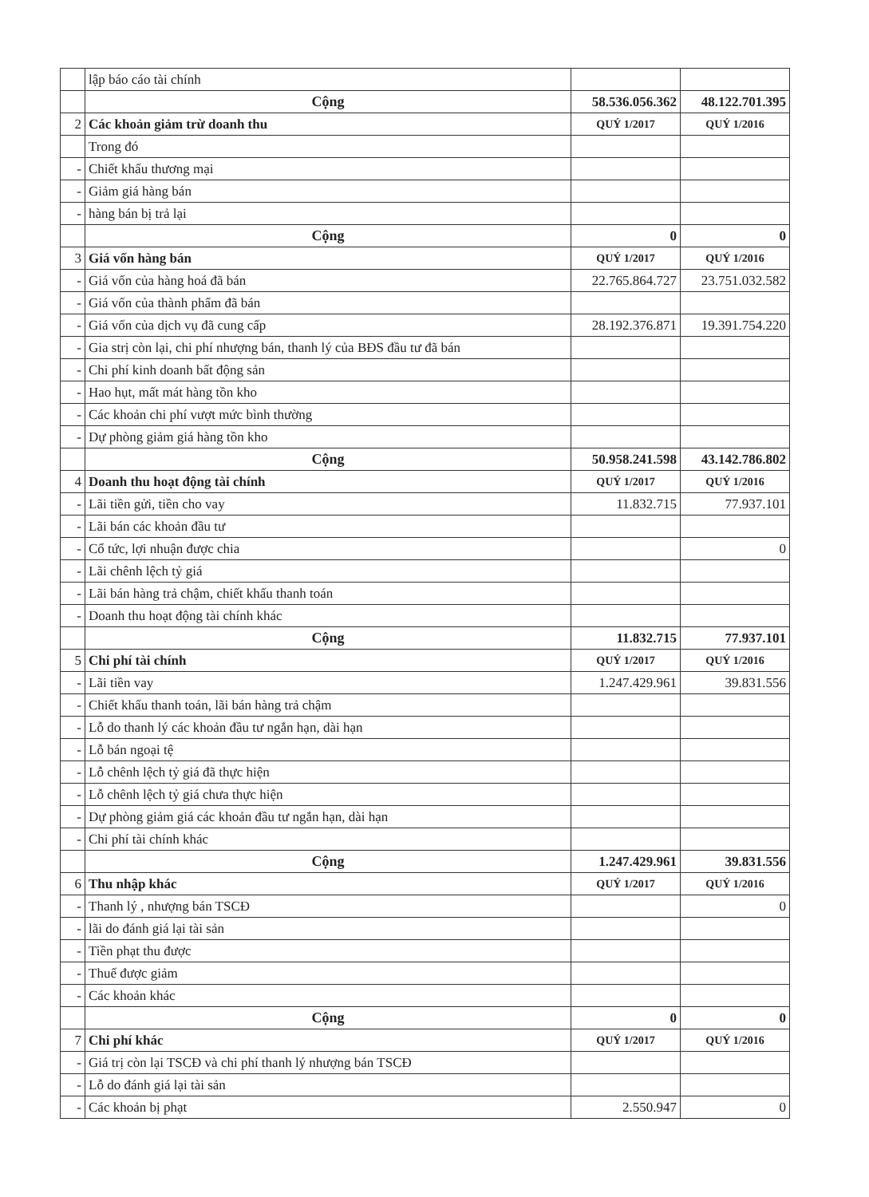| | lập báo cáo tài chính | | |
| | Cộng | 58.536.056.362 | 48.122.701.395 |
| 2 | Các khoản giảm trừ doanh thu | QUÝ 1/2017 | QUÝ 1/2016 |
| | Trong đó | | |
| - | Chiết khấu thương mại | | |
| - | Giảm giá hàng bán | | |
| - | hàng bán bị trả lại | | |
| | Cộng | 0 | 0 |
| 3 | Giá vốn hàng bán | QUÝ 1/2017 | QUÝ 1/2016 |
| - | Giá vốn của hàng hoá đã bán | 22.765.864.727 | 23.751.032.582 |
| - | Giá vốn của thành phẩm đã bán | | |
| - | Giá vốn của dịch vụ đã cung cấp | 28.192.376.871 | 19.391.754.220 |
| - | Gia strị còn lại, chi phí nhượng bán, thanh lý của BĐS đầu tư đã bán | | |
| - | Chi phí kinh doanh bất động sản | | |
| - | Hao hụt, mất mát hàng tồn kho | | |
| - | Các khoản chi phí vượt mức bình thường | | |
| - | Dự phòng giảm giá hàng tồn kho | | |
| | Cộng | 50.958.241.598 | 43.142.786.802 |
| 4 | Doanh thu hoạt động tài chính | QUÝ 1/2017 | QUÝ 1/2016 |
| - | Lãi tiền gửi, tiền cho vay | 11.832.715 | 77.937.101 |
| - | Lãi bán các khoản đầu tư | | |
| - | Cổ tức, lợi nhuận được chia | | 0 |
| - | Lãi chênh lệch tỷ giá | | |
| - | Lãi bán hàng trả chậm, chiết khấu thanh toán | | |
| - | Doanh thu hoạt động tài chính khác | | |
| | Cộng | 11.832.715 | 77.937.101 |
| 5 | Chi phí tài chính | QUÝ 1/2017 | QUÝ 1/2016 |
| - | Lãi tiền vay | 1.247.429.961 | 39.831.556 |
| - | Chiết khấu thanh toán, lãi bán hàng trả chậm | | |
| - | Lỗ do thanh lý các khoản đầu tư ngắn hạn, dài hạn | | |
| - | Lỗ bán ngoại tệ | | |
| - | Lỗ chênh lệch tỷ giá đã thực hiện | | |
| - | Lỗ chênh lệch tỷ giá chưa thực hiện | | |
| - | Dự phòng giảm giá các khoản đầu tư ngắn hạn, dài hạn | | |
| - | Chi phí tài chính khác | | |
| | Cộng | 1.247.429.961 | 39.831.556 |
| 6 | Thu nhập khác | QUÝ 1/2017 | QUÝ 1/2016 |
| - | Thanh lý , nhượng bán TSCĐ | | 0 |
| - | lãi do đánh giá lại tài sản | | |
| - | Tiền phạt thu được | | |
| - | Thuế được giảm | | |
| - | Các khoản khác | | |
| | Cộng | 0 | 0 |
| 7 | Chi phí khác | QUÝ 1/2017 | QUÝ 1/2016 |
| - | Giá trị còn lại TSCĐ và chi phí thanh lý nhượng bán TSCĐ | | |
| - | Lỗ do đánh giá lại tài sản | | |
| - | Các khoản bị phạt | 2.550.947 | 0 |